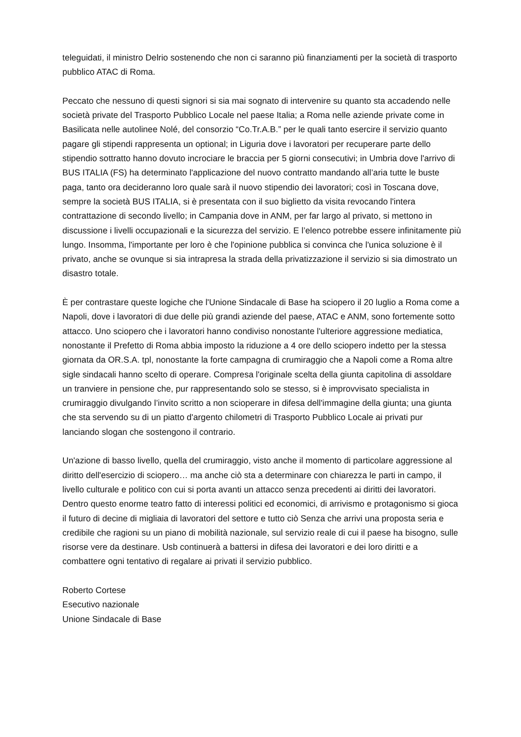teleguidati, il ministro Delrio sostenendo che non ci saranno più finanziamenti per la società di trasporto pubblico ATAC di Roma.
Peccato che nessuno di questi signori si sia mai sognato di intervenire su quanto sta accadendo nelle società private del Trasporto Pubblico Locale nel paese Italia; a Roma nelle aziende private come in Basilicata nelle autolinee Nolé, del consorzio “Co.Tr.A.B.” per le quali tanto esercire il servizio quanto pagare gli stipendi rappresenta un optional; in Liguria dove i lavoratori per recuperare parte dello stipendio sottratto hanno dovuto incrociare le braccia per 5 giorni consecutivi; in Umbria dove l'arrivo di BUS ITALIA (FS) ha determinato l'applicazione del nuovo contratto mandando all’aria tutte le buste paga, tanto ora decideranno loro quale sarà il nuovo stipendio dei lavoratori; così in Toscana dove, sempre la società BUS ITALIA, si è presentata con il suo biglietto da visita revocando l'intera contrattazione di secondo livello; in Campania dove in ANM, per far largo al privato, si mettono in discussione i livelli occupazionali e la sicurezza del servizio. E l’elenco potrebbe essere infinitamente più lungo. Insomma, l'importante per loro è che l'opinione pubblica si convinca che l'unica soluzione è il privato, anche se ovunque si sia intrapresa la strada della privatizzazione il servizio si sia dimostrato un disastro totale.
È per contrastare queste logiche che l'Unione Sindacale di Base ha sciopero il 20 luglio a Roma come a Napoli, dove i lavoratori di due delle più grandi aziende del paese, ATAC e ANM, sono fortemente sotto attacco. Uno sciopero che i lavoratori hanno condiviso nonostante l'ulteriore aggressione mediatica, nonostante il Prefetto di Roma abbia imposto la riduzione a 4 ore dello sciopero indetto per la stessa giornata da OR.S.A. tpl, nonostante la forte campagna di crumiraggio che a Napoli come a Roma altre sigle sindacali hanno scelto di operare. Compresa l'originale scelta della giunta capitolina di assoldare un tranviere in pensione che, pur rappresentando solo se stesso, si è improvvisato specialista in crumiraggio divulgando l’invito scritto a non scioperare in difesa dell'immagine della giunta; una giunta che sta servendo su di un piatto d'argento chilometri di Trasporto Pubblico Locale ai privati pur lanciando slogan che sostengono il contrario.
Un'azione di basso livello, quella del crumiraggio, visto anche il momento di particolare aggressione al diritto dell'esercizio di sciopero… ma anche ciò sta a determinare con chiarezza le parti in campo, il livello culturale e politico con cui si porta avanti un attacco senza precedenti ai diritti dei lavoratori.
Dentro questo enorme teatro fatto di interessi politici ed economici, di arrivismo e protagonismo si gioca il futuro di decine di migliaia di lavoratori del settore e tutto ciò Senza che arrivi una proposta seria e credibile che ragioni su un piano di mobilità nazionale, sul servizio reale di cui il paese ha bisogno, sulle risorse vere da destinare. Usb continuerà a battersi in difesa dei lavoratori e dei loro diritti e a combattere ogni tentativo di regalare ai privati il servizio pubblico.
Roberto Cortese
Esecutivo nazionale
Unione Sindacale di Base